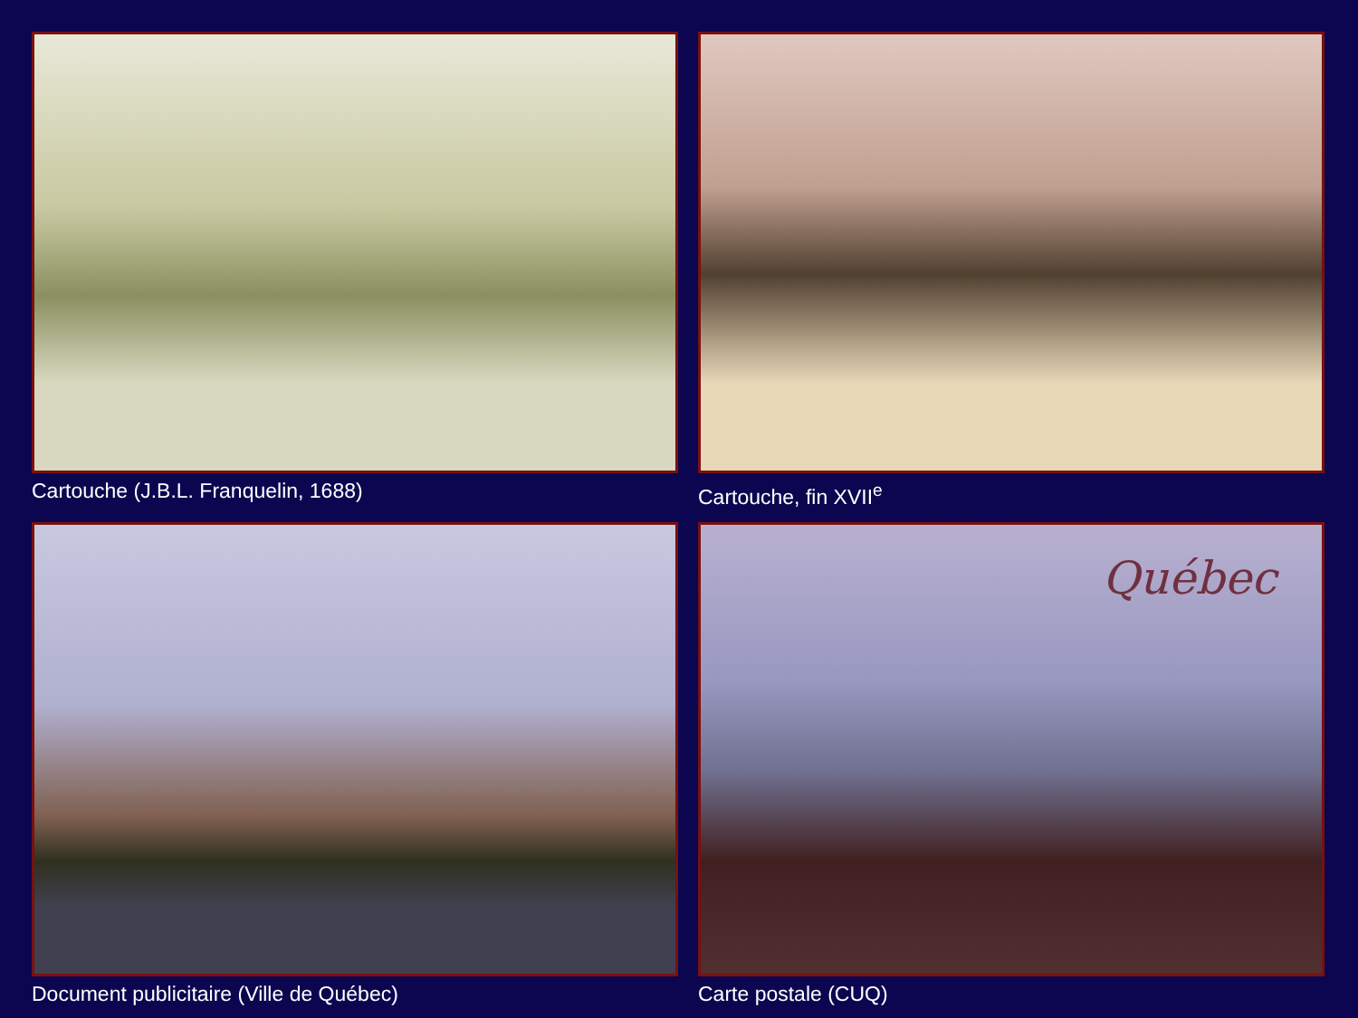Cartouche (J.B.L. Franquelin, 1688)
Cartouche, fin XVII<sup>e</sup>
Document publicitaire (Ville de Québec)
Québec
Carte postale (CUQ)